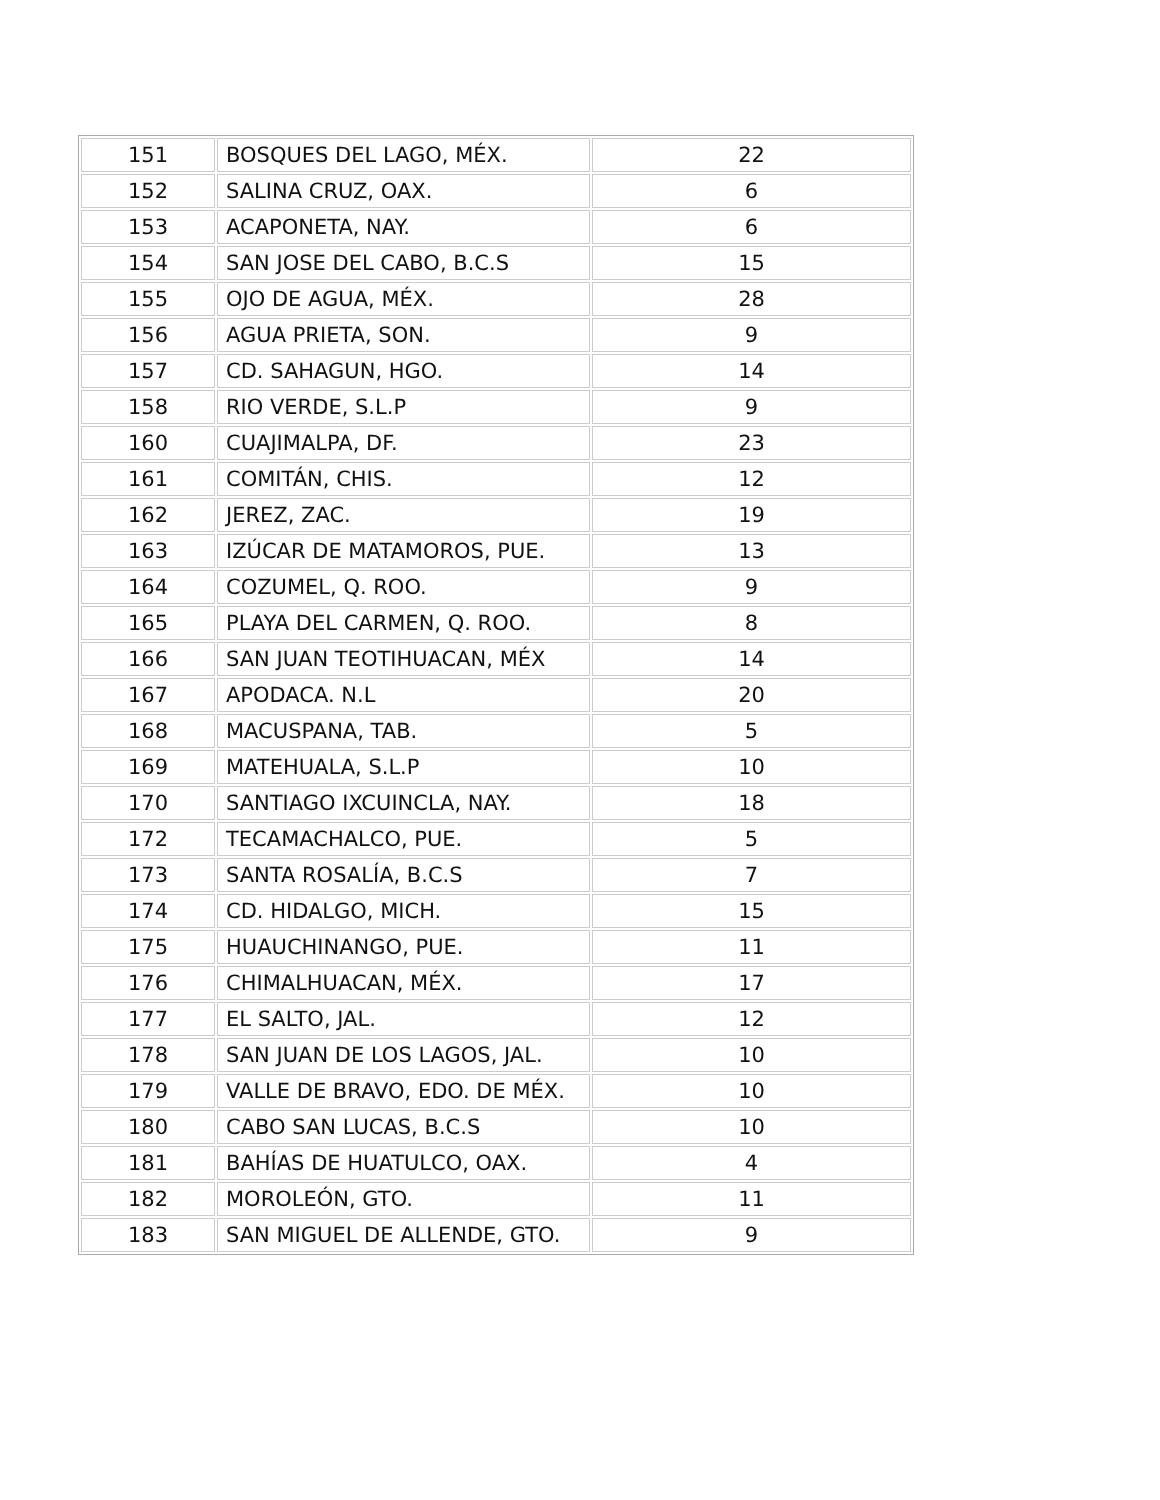| 151 | BOSQUES DEL LAGO, MÉX. | 22 |
| 152 | SALINA CRUZ, OAX. | 6 |
| 153 | ACAPONETA, NAY. | 6 |
| 154 | SAN JOSE DEL CABO, B.C.S | 15 |
| 155 | OJO DE AGUA, MÉX. | 28 |
| 156 | AGUA PRIETA, SON. | 9 |
| 157 | CD. SAHAGUN, HGO. | 14 |
| 158 | RIO VERDE, S.L.P | 9 |
| 160 | CUAJIMALPA, DF. | 23 |
| 161 | COMITÁN, CHIS. | 12 |
| 162 | JEREZ, ZAC. | 19 |
| 163 | IZÚCAR DE MATAMOROS, PUE. | 13 |
| 164 | COZUMEL, Q. ROO. | 9 |
| 165 | PLAYA DEL CARMEN, Q. ROO. | 8 |
| 166 | SAN JUAN TEOTIHUACAN, MÉX | 14 |
| 167 | APODACA. N.L | 20 |
| 168 | MACUSPANA, TAB. | 5 |
| 169 | MATEHUALA, S.L.P | 10 |
| 170 | SANTIAGO IXCUINCLA, NAY. | 18 |
| 172 | TECAMACHALCO, PUE. | 5 |
| 173 | SANTA ROSALÍA, B.C.S | 7 |
| 174 | CD. HIDALGO, MICH. | 15 |
| 175 | HUAUCHINANGO, PUE. | 11 |
| 176 | CHIMALHUACAN, MÉX. | 17 |
| 177 | EL SALTO, JAL. | 12 |
| 178 | SAN JUAN DE LOS LAGOS, JAL. | 10 |
| 179 | VALLE DE BRAVO, EDO. DE MÉX. | 10 |
| 180 | CABO SAN LUCAS, B.C.S | 10 |
| 181 | BAHÍAS DE HUATULCO, OAX. | 4 |
| 182 | MOROLEÓN, GTO. | 11 |
| 183 | SAN MIGUEL DE ALLENDE, GTO. | 9 |